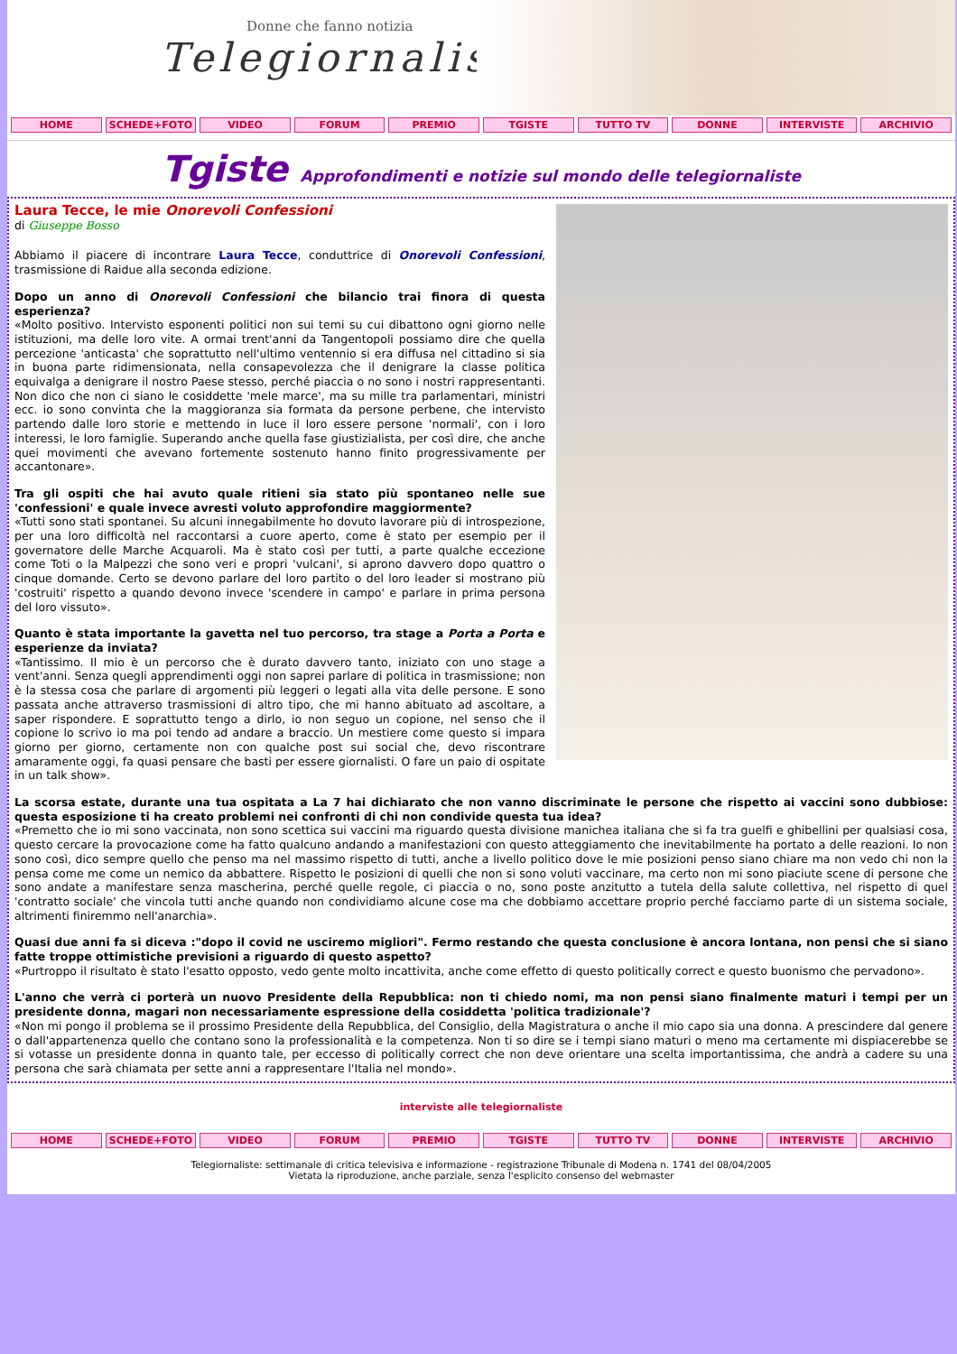Donne che fanno notizia
Telegiornaliste
HOME SCHEDE+FOTO VIDEO FORUM PREMIO TGISTE TUTTO TV DONNE INTERVISTE ARCHIVIO
Tgiste Approfondimenti e notizie sul mondo delle telegiornaliste
Laura Tecce, le mie Onorevoli Confessioni
di Giuseppe Bosso
Abbiamo il piacere di incontrare Laura Tecce, conduttrice di Onorevoli Confessioni, trasmissione di Raidue alla seconda edizione.
Dopo un anno di Onorevoli Confessioni che bilancio trai finora di questa esperienza?
«Molto positivo. Intervisto esponenti politici non sui temi su cui dibattono ogni giorno nelle istituzioni, ma delle loro vite. A ormai trent'anni da Tangentopoli possiamo dire che quella percezione 'anticasta' che soprattutto nell'ultimo ventennio si era diffusa nel cittadino si sia in buona parte ridimensionata, nella consapevolezza che il denigrare la classe politica equivalga a denigrare il nostro Paese stesso, perché piaccia o no sono i nostri rappresentanti. Non dico che non ci siano le cosiddette 'mele marce', ma su mille tra parlamentari, ministri ecc. io sono convinta che la maggioranza sia formata da persone perbene, che intervisto partendo dalle loro storie e mettendo in luce il loro essere persone 'normali', con i loro interessi, le loro famiglie. Superando anche quella fase giustizialista, per così dire, che anche quei movimenti che avevano fortemente sostenuto hanno finito progressivamente per accantonare».
Tra gli ospiti che hai avuto quale ritieni sia stato più spontaneo nelle sue 'confessioni' e quale invece avresti voluto approfondire maggiormente?
«Tutti sono stati spontanei. Su alcuni innegabilmente ho dovuto lavorare più di introspezione, per una loro difficoltà nel raccontarsi a cuore aperto, come è stato per esempio per il governatore delle Marche Acquaroli. Ma è stato così per tutti, a parte qualche eccezione come Toti o la Malpezzi che sono veri e propri 'vulcani', si aprono davvero dopo quattro o cinque domande. Certo se devono parlare del loro partito o del loro leader si mostrano più 'costruiti' rispetto a quando devono invece 'scendere in campo' e parlare in prima persona del loro vissuto».
Quanto è stata importante la gavetta nel tuo percorso, tra stage a Porta a Porta e esperienze da inviata?
«Tantissimo. Il mio è un percorso che è durato davvero tanto, iniziato con uno stage a vent'anni. Senza quegli apprendimenti oggi non saprei parlare di politica in trasmissione; non è la stessa cosa che parlare di argomenti più leggeri o legati alla vita delle persone. E sono passata anche attraverso trasmissioni di altro tipo, che mi hanno abituato ad ascoltare, a saper rispondere. E soprattutto tengo a dirlo, io non seguo un copione, nel senso che il copione lo scrivo io ma poi tendo ad andare a braccio. Un mestiere come questo si impara giorno per giorno, certamente non con qualche post sui social che, devo riscontrare amaramente oggi, fa quasi pensare che basti per essere giornalisti. O fare un paio di ospitate in un talk show».
La scorsa estate, durante una tua ospitata a La 7 hai dichiarato che non vanno discriminate le persone che rispetto ai vaccini sono dubbiose: questa esposizione ti ha creato problemi nei confronti di chi non condivide questa tua idea?
«Premetto che io mi sono vaccinata, non sono scettica sui vaccini ma riguardo questa divisione manichea italiana che si fa tra guelfi e ghibellini per qualsiasi cosa, questo cercare la provocazione come ha fatto qualcuno andando a manifestazioni con questo atteggiamento che inevitabilmente ha portato a delle reazioni. Io non sono così, dico sempre quello che penso ma nel massimo rispetto di tutti, anche a livello politico dove le mie posizioni penso siano chiare ma non vedo chi non la pensa come me come un nemico da abbattere. Rispetto le posizioni di quelli che non si sono voluti vaccinare, ma certo non mi sono piaciute scene di persone che sono andate a manifestare senza mascherina, perché quelle regole, ci piaccia o no, sono poste anzitutto a tutela della salute collettiva, nel rispetto di quel 'contratto sociale' che vincola tutti anche quando non condividiamo alcune cose ma che dobbiamo accettare proprio perché facciamo parte di un sistema sociale, altrimenti finiremmo nell'anarchia».
Quasi due anni fa si diceva :"dopo il covid ne usciremo migliori". Fermo restando che questa conclusione è ancora lontana, non pensi che si siano fatte troppe ottimistiche previsioni a riguardo di questo aspetto?
«Purtroppo il risultato è stato l'esatto opposto, vedo gente molto incattivita, anche come effetto di questo politically correct e questo buonismo che pervadono».
L'anno che verrà ci porterà un nuovo Presidente della Repubblica: non ti chiedo nomi, ma non pensi siano finalmente maturi i tempi per un presidente donna, magari non necessariamente espressione della cosiddetta 'politica tradizionale'?
«Non mi pongo il problema se il prossimo Presidente della Repubblica, del Consiglio, della Magistratura o anche il mio capo sia una donna. A prescindere dal genere o dall'appartenenza quello che contano sono la professionalità e la competenza. Non ti so dire se i tempi siano maturi o meno ma certamente mi dispiacerebbe se si votasse un presidente donna in quanto tale, per eccesso di politically correct che non deve orientare una scelta importantissima, che andrà a cadere su una persona che sarà chiamata per sette anni a rappresentare l'Italia nel mondo».
interviste alle telegiornaliste
HOME SCHEDE+FOTO VIDEO FORUM PREMIO TGISTE TUTTO TV DONNE INTERVISTE ARCHIVIO
Telegiornaliste: settimanale di critica televisiva e informazione - registrazione Tribunale di Modena n. 1741 del 08/04/2005
Vietata la riproduzione, anche parziale, senza l'esplicito consenso del webmaster